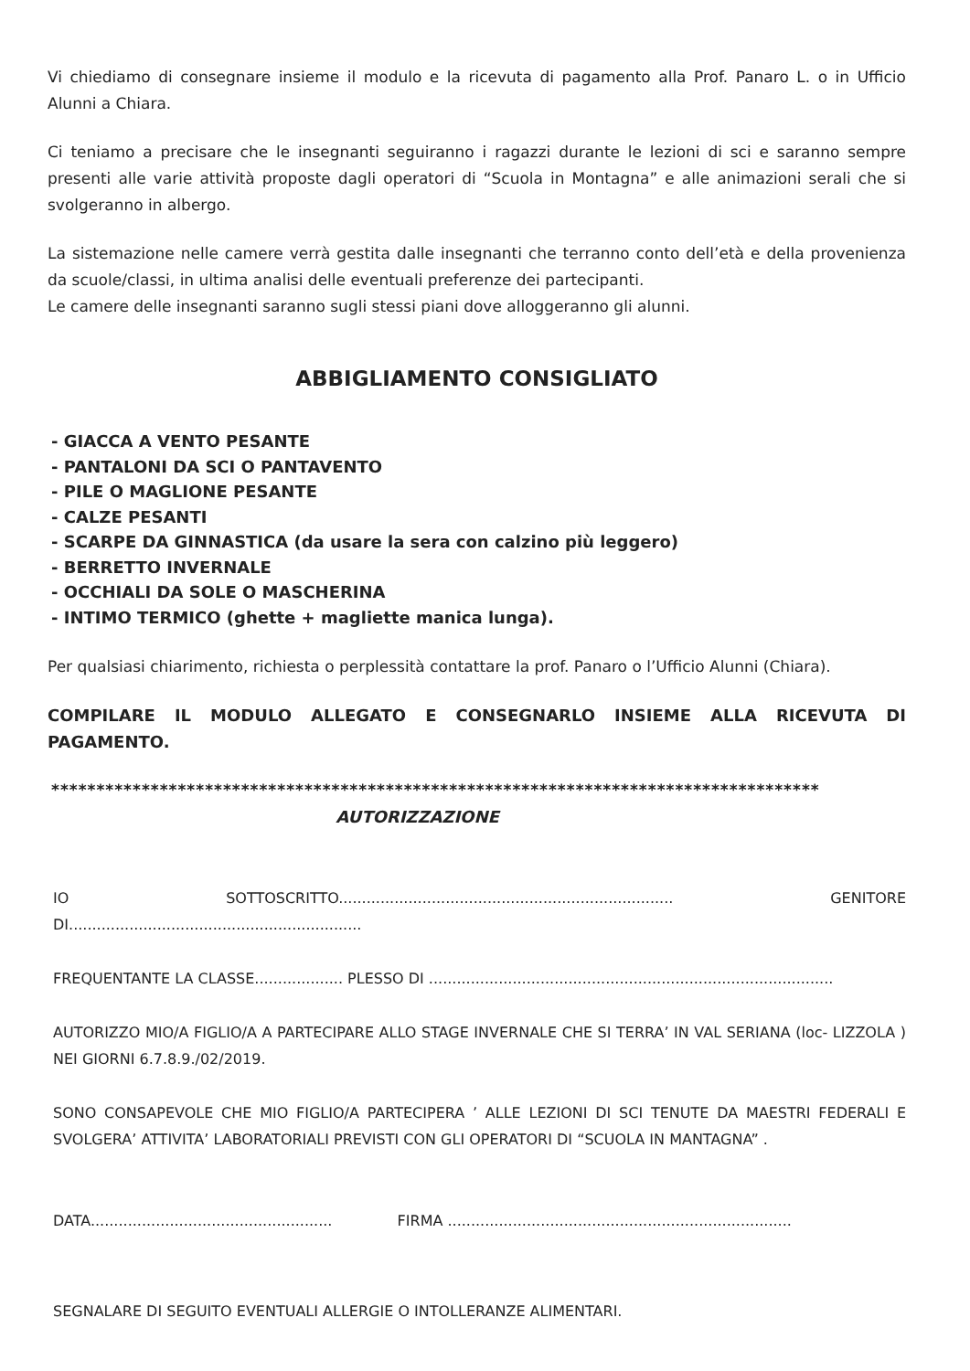Vi chiediamo di consegnare insieme il modulo e la ricevuta di pagamento alla Prof. Panaro L. o in Ufficio Alunni a Chiara.
Ci teniamo a precisare che le insegnanti seguiranno i ragazzi durante le lezioni di sci e saranno sempre presenti alle varie attività proposte dagli operatori di “Scuola in Montagna” e alle animazioni serali che si svolgeranno in albergo.
La sistemazione nelle camere verrà gestita dalle insegnanti che terranno conto dell’età e della provenienza da scuole/classi, in ultima analisi delle eventuali preferenze dei partecipanti.
Le camere delle insegnanti saranno sugli stessi piani dove alloggeranno gli alunni.
ABBIGLIAMENTO CONSIGLIATO
- GIACCA A VENTO PESANTE
- PANTALONI DA SCI O PANTAVENTO
- PILE O MAGLIONE PESANTE
- CALZE PESANTI
- SCARPE DA GINNASTICA (da usare la sera con calzino più leggero)
- BERRETTO INVERNALE
- OCCHIALI DA SOLE O MASCHERINA
- INTIMO TERMICO (ghette + magliette manica lunga).
Per qualsiasi chiarimento, richiesta o perplessità contattare la prof. Panaro o l’Ufficio Alunni (Chiara).
COMPILARE IL MODULO ALLEGATO E CONSEGNARLO INSIEME ALLA RICEVUTA DI PAGAMENTO.
*************************************************************************************
AUTORIZZAZIONE
IO SOTTOSCRITTO........................................................................ GENITORE DI...............................................................
FREQUENTANTE LA CLASSE................... PLESSO DI .......................................................................................
AUTORIZZO MIO/A FIGLIO/A A PARTECIPARE ALLO STAGE INVERNALE CHE SI TERRA’ IN VAL SERIANA (loc- LIZZOLA ) NEI GIORNI 6.7.8.9./02/2019.
SONO CONSAPEVOLE CHE MIO FIGLIO/A PARTECIPERA ’ ALLE LEZIONI DI SCI TENUTE DA MAESTRI FEDERALI E SVOLGERA’ ATTIVITA’ LABORATORIALI PREVISTI CON GLI OPERATORI DI “SCUOLA IN MANTAGNA” .
DATA.................................................... FIRMA ..........................................................................
SEGNALARE DI SEGUITO EVENTUALI ALLERGIE O INTOLLERANZE ALIMENTARI.